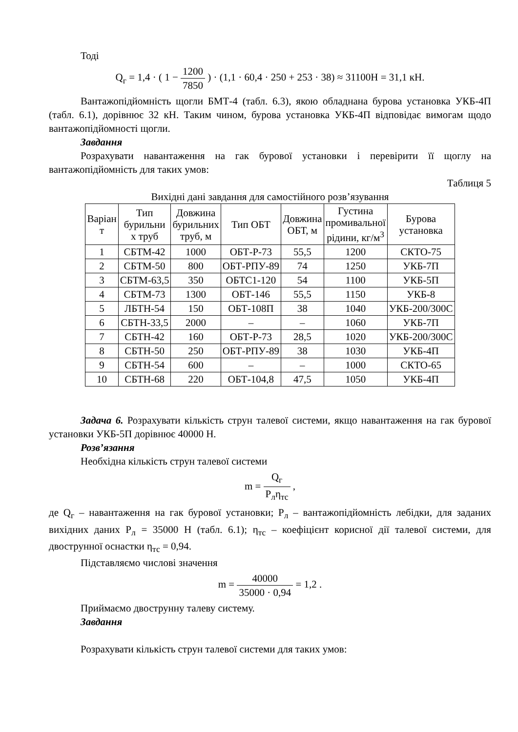Тоді
Q<sub>г</sub> = 1,4 · ( 1 − 1200 7850 ) · (1,1 · 60,4 · 250 + 253 · 38) ≈ 31100Н = 31,1 кН.
Вантажопідйомність щогли БМТ-4 (табл. 6.3), якою обладнана бурова установка УКБ-4П (табл. 6.1), дорівнює 32 кН. Таким чином, бурова установка УКБ-4П відповідає вимогам щодо вантажопідйомності щогли.
Завдання
Розрахувати навантаження на гак бурової установки і перевірити її щоглу на вантажопідйомність для таких умов:
Таблиця 5
Вихідні дані завдання для самостійного розв’язування
| Варіан т | Тип бурильни х труб | Довжина бурильних труб, м | Тип ОБТ | Довжина ОБТ, м | Густина промивальної рідини, кг/м<sup>3</sup> | Бурова установка |
| --- | --- | --- | --- | --- | --- | --- |
| 1 | СБТМ-42 | 1000 | ОБТ-Р-73 | 55,5 | 1200 | СКТО-75 |
| 2 | СБТМ-50 | 800 | ОБТ-РПУ-89 | 74 | 1250 | УКБ-7П |
| 3 | СБТМ-63,5 | 350 | ОБТС1-120 | 54 | 1100 | УКБ-5П |
| 4 | СБТМ-73 | 1300 | ОБТ-146 | 55,5 | 1150 | УКБ-8 |
| 5 | ЛБТН-54 | 150 | ОБТ-108П | 38 | 1040 | УКБ-200/300С |
| 6 | СБТН-33,5 | 2000 | – | – | 1060 | УКБ-7П |
| 7 | СБТН-42 | 160 | ОБТ-Р-73 | 28,5 | 1020 | УКБ-200/300С |
| 8 | СБТН-50 | 250 | ОБТ-РПУ-89 | 38 | 1030 | УКБ-4П |
| 9 | СБТН-54 | 600 | – | – | 1000 | СКТО-65 |
| 10 | СБТН-68 | 220 | ОБТ-104,8 | 47,5 | 1050 | УКБ-4П |
Задача 6. Розрахувати кількість струн талевої системи, якщо навантаження на гак бурової установки УКБ-5П дорівнює 40000 Н.
Розв’язання
Необхідна кількість струн талевої системи
m = Q<sub>г</sub> P<sub>л</sub>η<sub>тс</sub> ,
де Q<sub>г</sub> – навантаження на гак бурової установки; P<sub>л</sub> – вантажопідйомність лебідки, для заданих вихідних даних P<sub>л</sub> = 35000 Н (табл. 6.1); η<sub>тс</sub> – коефіцієнт корисної дії талевої системи, для двострунної оснастки η<sub>тс</sub> = 0,94.
Підставляємо числові значення
m = 40000 35000 · 0,94 = 1,2 .
Приймаємо двострунну талеву систему.
Завдання
Розрахувати кількість струн талевої системи для таких умов: